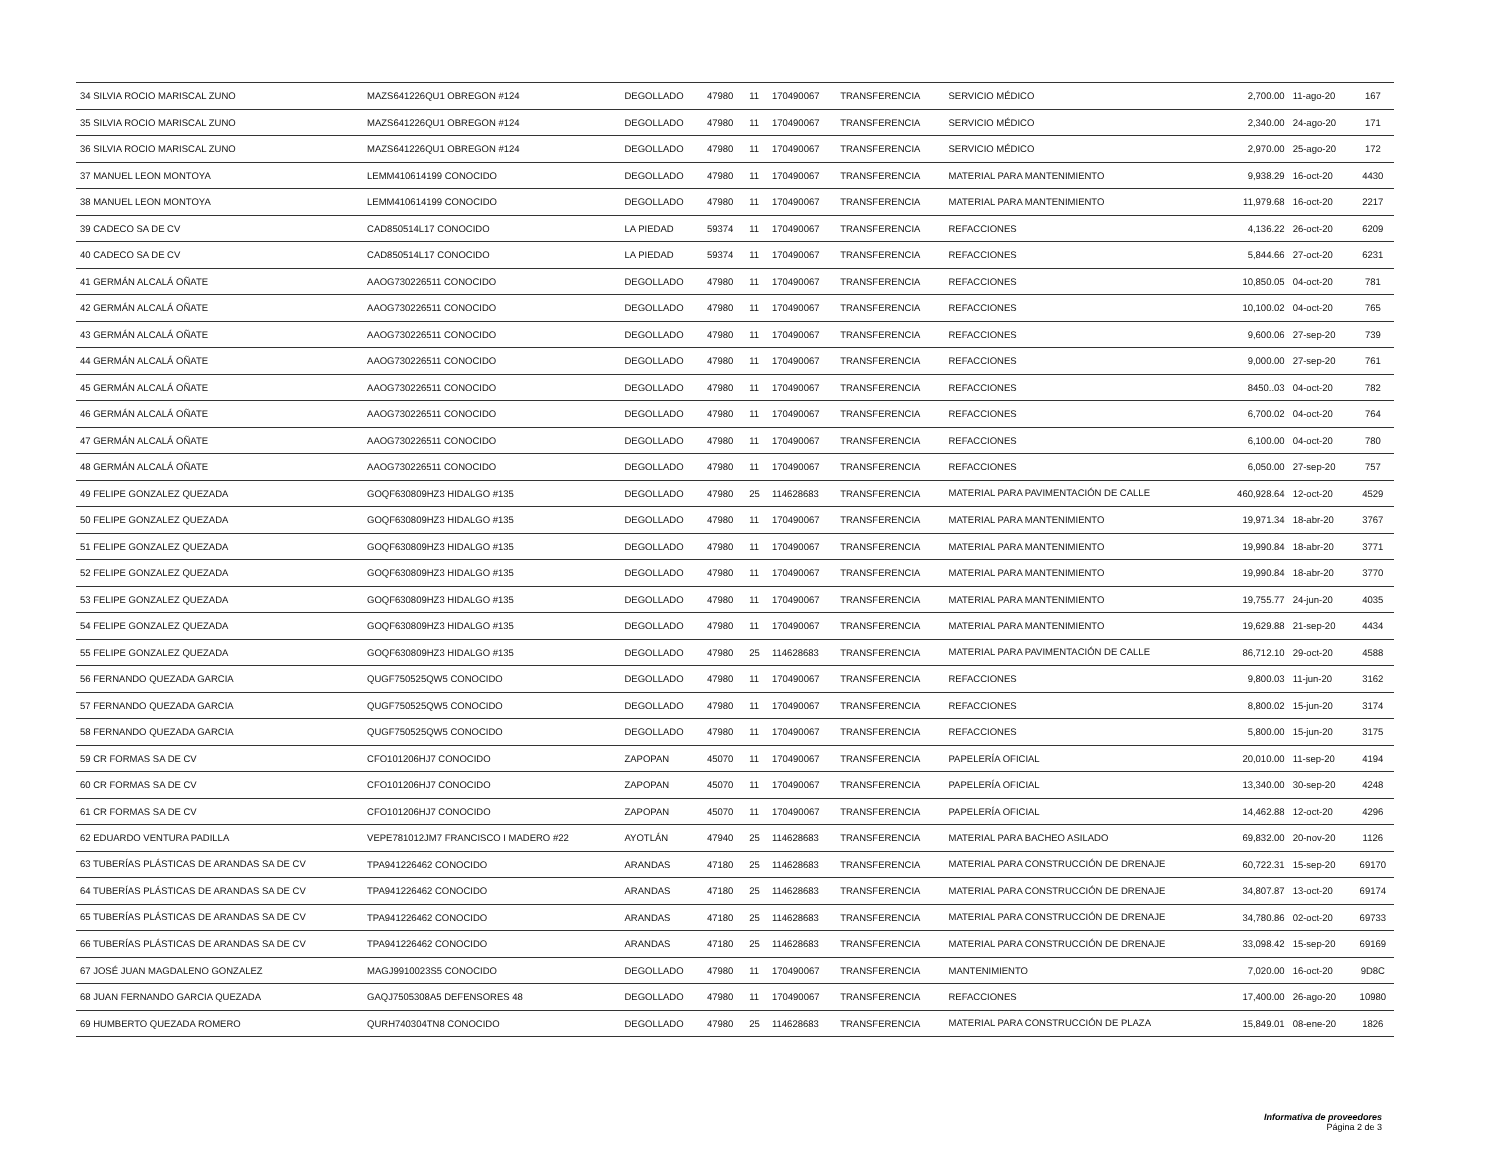| 34 SILVIA ROCIO MARISCAL ZUNO | MAZS641226QU1 OBREGON #124 | DEGOLLADO | 47980 | 11 | 170490067 | TRANSFERENCIA | SERVICIO MÉDICO | 2,700.00 | 11-ago-20 | 167 |
| 35 SILVIA ROCIO MARISCAL ZUNO | MAZS641226QU1 OBREGON #124 | DEGOLLADO | 47980 | 11 | 170490067 | TRANSFERENCIA | SERVICIO MÉDICO | 2,340.00 | 24-ago-20 | 171 |
| 36 SILVIA ROCIO MARISCAL ZUNO | MAZS641226QU1 OBREGON #124 | DEGOLLADO | 47980 | 11 | 170490067 | TRANSFERENCIA | SERVICIO MÉDICO | 2,970.00 | 25-ago-20 | 172 |
| 37 MANUEL LEON MONTOYA | LEMM410614199 CONOCIDO | DEGOLLADO | 47980 | 11 | 170490067 | TRANSFERENCIA | MATERIAL PARA MANTENIMIENTO | 9,938.29 | 16-oct-20 | 4430 |
| 38 MANUEL LEON MONTOYA | LEMM410614199 CONOCIDO | DEGOLLADO | 47980 | 11 | 170490067 | TRANSFERENCIA | MATERIAL PARA MANTENIMIENTO | 11,979.68 | 16-oct-20 | 2217 |
| 39 CADECO SA DE CV | CAD850514L17 CONOCIDO | LA PIEDAD | 59374 | 11 | 170490067 | TRANSFERENCIA | REFACCIONES | 4,136.22 | 26-oct-20 | 6209 |
| 40 CADECO SA DE CV | CAD850514L17 CONOCIDO | LA PIEDAD | 59374 | 11 | 170490067 | TRANSFERENCIA | REFACCIONES | 5,844.66 | 27-oct-20 | 6231 |
| 41 GERMÁN ALCALÁ OÑATE | AAOG730226511 CONOCIDO | DEGOLLADO | 47980 | 11 | 170490067 | TRANSFERENCIA | REFACCIONES | 10,850.05 | 04-oct-20 | 781 |
| 42 GERMÁN ALCALÁ OÑATE | AAOG730226511 CONOCIDO | DEGOLLADO | 47980 | 11 | 170490067 | TRANSFERENCIA | REFACCIONES | 10,100.02 | 04-oct-20 | 765 |
| 43 GERMÁN ALCALÁ OÑATE | AAOG730226511 CONOCIDO | DEGOLLADO | 47980 | 11 | 170490067 | TRANSFERENCIA | REFACCIONES | 9,600.06 | 27-sep-20 | 739 |
| 44 GERMÁN ALCALÁ OÑATE | AAOG730226511 CONOCIDO | DEGOLLADO | 47980 | 11 | 170490067 | TRANSFERENCIA | REFACCIONES | 9,000.00 | 27-sep-20 | 761 |
| 45 GERMÁN ALCALÁ OÑATE | AAOG730226511 CONOCIDO | DEGOLLADO | 47980 | 11 | 170490067 | TRANSFERENCIA | REFACCIONES | 8450..03 | 04-oct-20 | 782 |
| 46 GERMÁN ALCALÁ OÑATE | AAOG730226511 CONOCIDO | DEGOLLADO | 47980 | 11 | 170490067 | TRANSFERENCIA | REFACCIONES | 6,700.02 | 04-oct-20 | 764 |
| 47 GERMÁN ALCALÁ OÑATE | AAOG730226511 CONOCIDO | DEGOLLADO | 47980 | 11 | 170490067 | TRANSFERENCIA | REFACCIONES | 6,100.00 | 04-oct-20 | 780 |
| 48 GERMÁN ALCALÁ OÑATE | AAOG730226511 CONOCIDO | DEGOLLADO | 47980 | 11 | 170490067 | TRANSFERENCIA | REFACCIONES | 6,050.00 | 27-sep-20 | 757 |
| 49 FELIPE GONZALEZ QUEZADA | GOQF630809HZ3 HIDALGO #135 | DEGOLLADO | 47980 | 25 | 114628683 | TRANSFERENCIA | MATERIAL PARA PAVIMENTACIÓN DE CALLE | 460,928.64 | 12-oct-20 | 4529 |
| 50 FELIPE GONZALEZ QUEZADA | GOQF630809HZ3 HIDALGO #135 | DEGOLLADO | 47980 | 11 | 170490067 | TRANSFERENCIA | MATERIAL PARA MANTENIMIENTO | 19,971.34 | 18-abr-20 | 3767 |
| 51 FELIPE GONZALEZ QUEZADA | GOQF630809HZ3 HIDALGO #135 | DEGOLLADO | 47980 | 11 | 170490067 | TRANSFERENCIA | MATERIAL PARA MANTENIMIENTO | 19,990.84 | 18-abr-20 | 3771 |
| 52 FELIPE GONZALEZ QUEZADA | GOQF630809HZ3 HIDALGO #135 | DEGOLLADO | 47980 | 11 | 170490067 | TRANSFERENCIA | MATERIAL PARA MANTENIMIENTO | 19,990.84 | 18-abr-20 | 3770 |
| 53 FELIPE GONZALEZ QUEZADA | GOQF630809HZ3 HIDALGO #135 | DEGOLLADO | 47980 | 11 | 170490067 | TRANSFERENCIA | MATERIAL PARA MANTENIMIENTO | 19,755.77 | 24-jun-20 | 4035 |
| 54 FELIPE GONZALEZ QUEZADA | GOQF630809HZ3 HIDALGO #135 | DEGOLLADO | 47980 | 11 | 170490067 | TRANSFERENCIA | MATERIAL PARA MANTENIMIENTO | 19,629.88 | 21-sep-20 | 4434 |
| 55 FELIPE GONZALEZ QUEZADA | GOQF630809HZ3 HIDALGO #135 | DEGOLLADO | 47980 | 25 | 114628683 | TRANSFERENCIA | MATERIAL PARA PAVIMENTACIÓN DE CALLE | 86,712.10 | 29-oct-20 | 4588 |
| 56 FERNANDO QUEZADA GARCIA | QUGF750525QW5 CONOCIDO | DEGOLLADO | 47980 | 11 | 170490067 | TRANSFERENCIA | REFACCIONES | 9,800.03 | 11-jun-20 | 3162 |
| 57 FERNANDO QUEZADA GARCIA | QUGF750525QW5 CONOCIDO | DEGOLLADO | 47980 | 11 | 170490067 | TRANSFERENCIA | REFACCIONES | 8,800.02 | 15-jun-20 | 3174 |
| 58 FERNANDO QUEZADA GARCIA | QUGF750525QW5 CONOCIDO | DEGOLLADO | 47980 | 11 | 170490067 | TRANSFERENCIA | REFACCIONES | 5,800.00 | 15-jun-20 | 3175 |
| 59 CR FORMAS SA DE CV | CFO101206HJ7 CONOCIDO | ZAPOPAN | 45070 | 11 | 170490067 | TRANSFERENCIA | PAPELERÍA OFICIAL | 20,010.00 | 11-sep-20 | 4194 |
| 60 CR FORMAS SA DE CV | CFO101206HJ7 CONOCIDO | ZAPOPAN | 45070 | 11 | 170490067 | TRANSFERENCIA | PAPELERÍA OFICIAL | 13,340.00 | 30-sep-20 | 4248 |
| 61 CR FORMAS SA DE CV | CFO101206HJ7 CONOCIDO | ZAPOPAN | 45070 | 11 | 170490067 | TRANSFERENCIA | PAPELERÍA OFICIAL | 14,462.88 | 12-oct-20 | 4296 |
| 62 EDUARDO VENTURA PADILLA | VEPE781012JM7 FRANCISCO I MADERO #22 | AYOTLÁN | 47940 | 25 | 114628683 | TRANSFERENCIA | MATERIAL PARA BACHEO ASILADO | 69,832.00 | 20-nov-20 | 1126 |
| 63 TUBERÍAS PLÁSTICAS DE ARANDAS SA DE CV | TPA941226462 CONOCIDO | ARANDAS | 47180 | 25 | 114628683 | TRANSFERENCIA | MATERIAL PARA CONSTRUCCIÓN DE DRENAJE | 60,722.31 | 15-sep-20 | 69170 |
| 64 TUBERÍAS PLÁSTICAS DE ARANDAS SA DE CV | TPA941226462 CONOCIDO | ARANDAS | 47180 | 25 | 114628683 | TRANSFERENCIA | MATERIAL PARA CONSTRUCCIÓN DE DRENAJE | 34,807.87 | 13-oct-20 | 69174 |
| 65 TUBERÍAS PLÁSTICAS DE ARANDAS SA DE CV | TPA941226462 CONOCIDO | ARANDAS | 47180 | 25 | 114628683 | TRANSFERENCIA | MATERIAL PARA CONSTRUCCIÓN DE DRENAJE | 34,780.86 | 02-oct-20 | 69733 |
| 66 TUBERÍAS PLÁSTICAS DE ARANDAS SA DE CV | TPA941226462 CONOCIDO | ARANDAS | 47180 | 25 | 114628683 | TRANSFERENCIA | MATERIAL PARA CONSTRUCCIÓN DE DRENAJE | 33,098.42 | 15-sep-20 | 69169 |
| 67 JOSÉ JUAN MAGDALENO GONZALEZ | MAGJ9910023S5 CONOCIDO | DEGOLLADO | 47980 | 11 | 170490067 | TRANSFERENCIA | MANTENIMIENTO | 7,020.00 | 16-oct-20 | 9D8C |
| 68 JUAN FERNANDO GARCIA QUEZADA | GAQJ7505308A5 DEFENSORES 48 | DEGOLLADO | 47980 | 11 | 170490067 | TRANSFERENCIA | REFACCIONES | 17,400.00 | 26-ago-20 | 10980 |
| 69 HUMBERTO QUEZADA ROMERO | QURH740304TN8 CONOCIDO | DEGOLLADO | 47980 | 25 | 114628683 | TRANSFERENCIA | MATERIAL PARA CONSTRUCCIÓN DE PLAZA | 15,849.01 | 08-ene-20 | 1826 |
Informativa de proveedores
Página 2 de 3